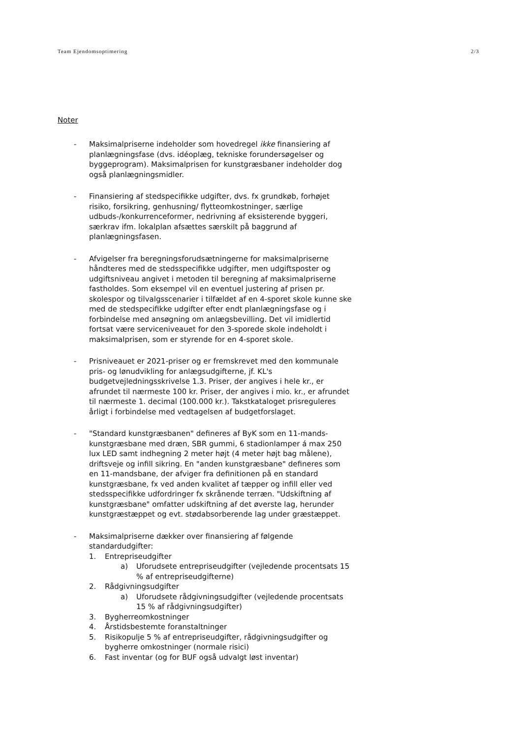Team Ejendomsoptimering 2/3
Noter
- Maksimalpriserne indeholder som hovedregel ikke finansiering af planlægningsfase (dvs. idéoplæg, tekniske forundersøgelser og byggeprogram). Maksimalprisen for kunstgræsbaner indeholder dog også planlægningsmidler.
- Finansiering af stedspecifikke udgifter, dvs. fx grundkøb, forhøjet risiko, forsikring, genhusning/ flytteomkostninger, særlige udbuds-/konkurrenceformer, nedrivning af eksisterende byggeri, særkrav ifm. lokalplan afsættes særskilt på baggrund af planlægningsfasen.
- Afvigelser fra beregningsforudsætningerne for maksimalpriserne håndteres med de stedsspecifikke udgifter, men udgiftsposter og udgiftsniveau angivet i metoden til beregning af maksimalpriserne fastholdes. Som eksempel vil en eventuel justering af prisen pr. skolespor og tilvalgsscenarier i tilfældet af en 4-sporet skole kunne ske med de stedspecifikke udgifter efter endt planlægningsfase og i forbindelse med ansøgning om anlægsbevilling. Det vil imidlertid fortsat være serviceniveauet for den 3-sporede skole indeholdt i maksimalprisen, som er styrende for en 4-sporet skole.
- Prisniveauet er 2021-priser og er fremskrevet med den kommunale pris- og lønudvikling for anlægsudgifterne, jf. KL's budgetvejledningsskrivelse 1.3. Priser, der angives i hele kr., er afrundet til nærmeste 100 kr. Priser, der angives i mio. kr., er afrundet til nærmeste 1. decimal (100.000 kr.). Takstkataloget prisreguleres årligt i forbindelse med vedtagelsen af budgetforslaget.
- "Standard kunstgræsbanen" defineres af ByK som en 11-mands-kunstgræsbane med dræn, SBR gummi, 6 stadionlamper á max 250 lux LED samt indhegning 2 meter højt (4 meter højt bag målene), driftsveje og infill sikring. En "anden kunstgræsbane" defineres som en 11-mandsbane, der afviger fra definitionen på en standard kunstgræsbane, fx ved anden kvalitet af tæpper og infill eller ved stedsspecifikke udfordringer fx skrånende terræn. "Udskiftning af kunstgræsbane" omfatter udskiftning af det øverste lag, herunder kunstgræstæppet og evt. stødabsorberende lag under græstæppet.
- Maksimalpriserne dækker over finansiering af følgende standardudgifter:
1. Entrepriseudgifter
a) Uforudsete entrepriseudgifter (vejledende procentsats 15 % af entrepriseudgifterne)
2. Rådgivningsudgifter
a) Uforudsete rådgivningsudgifter (vejledende procentsats 15 % af rådgivningsudgifter)
3. Bygherreomkostninger
4. Årstidsbestemte foranstaltninger
5. Risikopulje 5 % af entrepriseudgifter, rådgivningsudgifter og bygherre omkostninger (normale risici)
6. Fast inventar (og for BUF også udvalgt løst inventar)